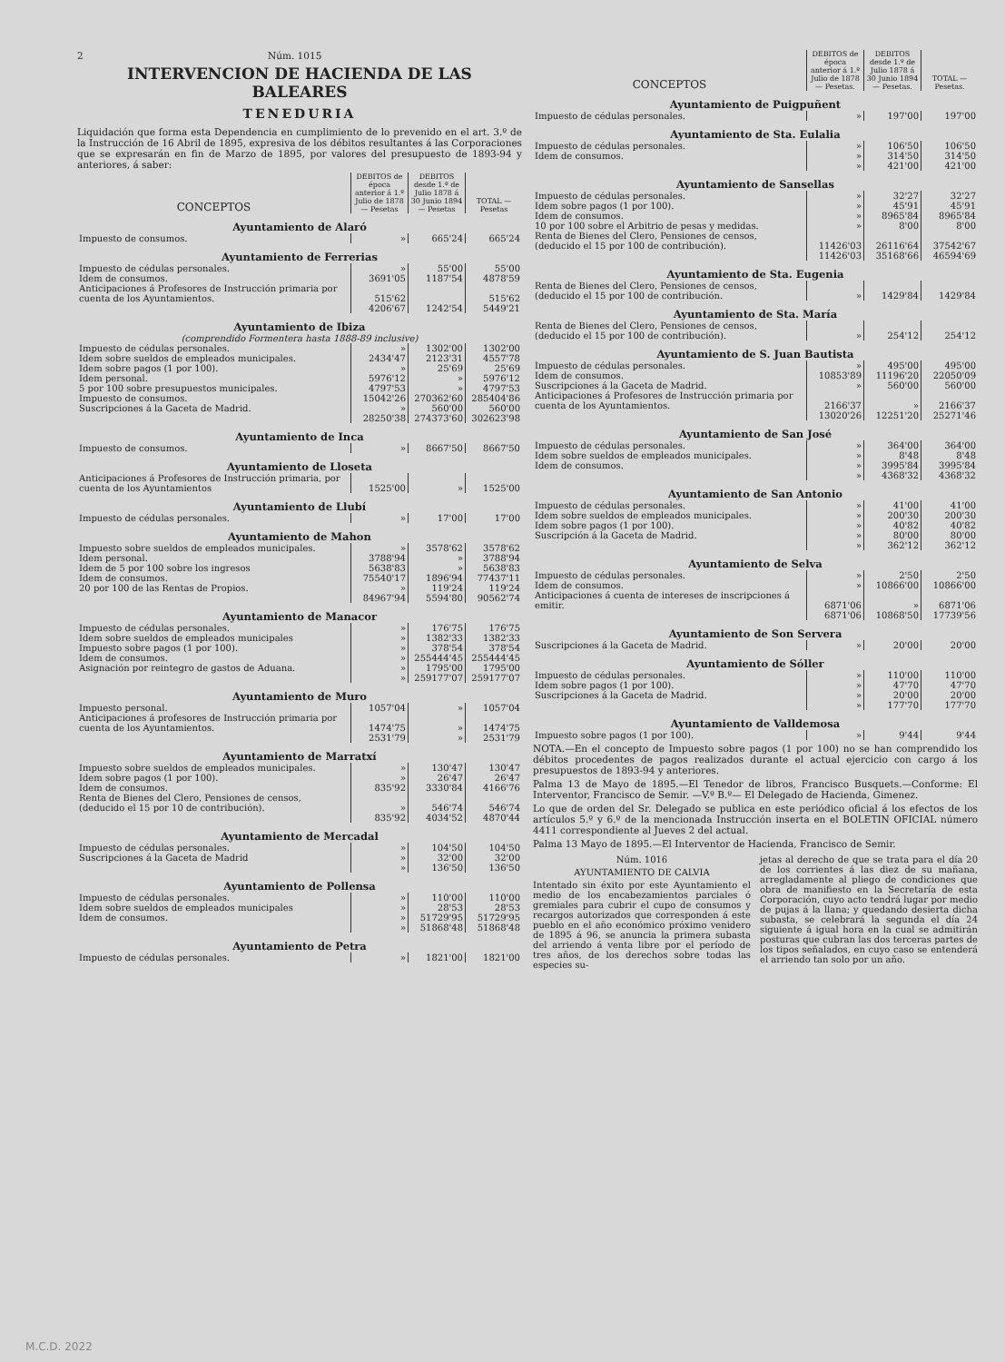2 Núm. 1015
INTERVENCION DE HACIENDA DE LAS BALEARES
TENEDURIA
Liquidación que forma esta Dependencia en cumplimiento de lo prevenido en el art. 3.º de la Instrucción de 16 Abril de 1895, expresiva de los débitos resultantes á las Corporaciones que se expresarán en fin de Marzo de 1895, por valores del presupuesto de 1893-94 y anteriores, á saber:
| CONCEPTOS | DEBITOS de época anterior á 1.º Julio de 1878 — Pesetas | DEBITOS desde 1.º de Julio 1878 á 30 Junio 1894 — Pesetas | TOTAL — Pesetas |
| --- | --- | --- | --- |
| Ayuntamiento de Alaró | | | |
| Impuesto de consumos. | » | 665'24 | 665'24 |
| Ayuntamiento de Ferrerias | | | |
| Impuesto de cédulas personales. | » | 55'00 | 55'00 |
| Idem de consumos. | 3691'05 | 1187'54 | 4878'59 |
| Anticipaciones á Profesores de Instrucción primaria por cuenta de los Ayuntamientos. | 515'62 | | 515'62 |
| | 4206'67 | 1242'54 | 5449'21 |
| Ayuntamiento de Ibiza | | | |
| (comprendido Formentera hasta 1888-89 inclusive) | | | |
| Impuesto de cédulas personales. | » | 1302'00 | 1302'00 |
| Idem sobre sueldos de empleados municipales. | 2434'47 | 2123'31 | 4557'78 |
| Idem sobre pagos (1 por 100). | » | 25'69 | 25'69 |
| Idem personal. | 5976'12 | » | 5976'12 |
| 5 por 100 sobre presupuestos municipales. | 4797'53 | » | 4797'53 |
| Impuesto de consumos. | 15042'26 | 270362'60 | 285404'86 |
| Suscripciones á la Gaceta de Madrid. | » | 560'00 | 560'00 |
| | 28250'38 | 274373'60 | 302623'98 |
| Ayuntamiento de Inca | | | |
| Impuesto de consumos. | » | 8667'50 | 8667'50 |
| Ayuntamiento de Lloseta | | | |
| Anticipaciones á Profesores de Instrucción primaria, por cuenta de los Ayuntamientos | 1525'00 | » | 1525'00 |
| Ayuntamiento de Llubí | | | |
| Impuesto de cédulas personales. | » | 17'00 | 17'00 |
| Ayuntamiento de Mahon | | | |
| Impuesto sobre sueldos de empleados municipales. | » | 3578'62 | 3578'62 |
| Idem personal. | 3788'94 | » | 3788'94 |
| Idem de 5 por 100 sobre los ingresos | 5638'83 | » | 5638'83 |
| Idem de consumos. | 75540'17 | 1896'94 | 77437'11 |
| 20 por 100 de las Rentas de Propios. | » | 119'24 | 119'24 |
| | 84967'94 | 5594'80 | 90562'74 |
| Ayuntamiento de Manacor | | | |
| Impuesto de cédulas personales. | » | 176'75 | 176'75 |
| Idem sobre sueldos de empleados municipales | » | 1382'33 | 1382'33 |
| Impuesto sobre pagos (1 por 100). | » | 378'54 | 378'54 |
| Idem de consumos. | » | 255444'45 | 255444'45 |
| Asignación por reintegro de gastos de Aduana. | » | 1795'00 | 1795'00 |
| | » | 259177'07 | 259177'07 |
| Ayuntamiento de Muro | | | |
| Impuesto personal. | 1057'04 | » | 1057'04 |
| Anticipaciones á profesores de Instrucción primaria por cuenta de los Ayuntamientos. | 1474'75 | » | 1474'75 |
| | 2531'79 | » | 2531'79 |
| Ayuntamiento de Marratxí | | | |
| Impuesto sobre sueldos de empleados municipales. | » | 130'47 | 130'47 |
| Idem sobre pagos (1 por 100). | » | 26'47 | 26'47 |
| Idem de consumos. | 835'92 | 3330'84 | 4166'76 |
| Renta de Bienes del Clero, Pensiones de censos, (deducido el 15 por 10 de contribución). | » | 546'74 | 546'74 |
| | 835'92 | 4034'52 | 4870'44 |
| Ayuntamiento de Mercadal | | | |
| Impuesto de cédulas personales. | » | 104'50 | 104'50 |
| Suscripciones á la Gaceta de Madrid | » | 32'00 | 32'00 |
| | » | 136'50 | 136'50 |
| Ayuntamiento de Pollensa | | | |
| Impuesto de cédulas personales. | » | 110'00 | 110'00 |
| Idem sobre sueldos de empleados municipales | » | 28'53 | 28'53 |
| Idem de consumos. | » | 51729'95 | 51729'95 |
| | » | 51868'48 | 51868'48 |
| Ayuntamiento de Petra | | | |
| Impuesto de cédulas personales. | » | 1821'00 | 1821'00 |
| CONCEPTOS | DEBITOS de época anterior á 1.º Julio de 1878 — Pesetas. | DEBITOS desde 1.º de Julio 1878 á 30 Junio 1894 — Pesetas. | TOTAL — Pesetas. |
| --- | --- | --- | --- |
| Ayuntamiento de Puigpuñent | | | |
| Impuesto de cédulas personales. | » | 197'00 | 197'00 |
| Ayuntamiento de Sta. Eulalia | | | |
| Impuesto de cédulas personales. | » | 106'50 | 106'50 |
| Idem de consumos. | » | 314'50 | 314'50 |
| | » | 421'00 | 421'00 |
| Ayuntamiento de Sansellas | | | |
| Impuesto de cédulas personales. | » | 32'27 | 32'27 |
| Idem sobre pagos (1 por 100). | » | 45'91 | 45'91 |
| Idem de consumos. | » | 8965'84 | 8965'84 |
| 10 por 100 sobre el Arbitrio de pesas y medidas. | » | 8'00 | 8'00 |
| Renta de Bienes del Clero, Pensiones de censos, (deducido el 15 por 100 de contribución). | 11426'03 | 26116'64 | 37542'67 |
| | 11426'03 | 35168'66 | 46594'69 |
| Ayuntamiento de Sta. Eugenia | | | |
| Renta de Bienes del Clero, Pensiones de censos, (deducido el 15 por 100 de contribución. | » | 1429'84 | 1429'84 |
| Ayuntamiento de Sta. María | | | |
| Renta de Bienes del Clero, Pensiones de censos, (deducido el 15 por 100 de contribución). | » | 254'12 | 254'12 |
| Ayuntamiento de S. Juan Bautista | | | |
| Impuesto de cédulas personales. | » | 495'00 | 495'00 |
| Idem de consumos. | 10853'89 | 11196'20 | 22050'09 |
| Suscripciones á la Gaceta de Madrid. | » | 560'00 | 560'00 |
| Anticipaciones á Profesores de Instrucción primaria por cuenta de los Ayuntamientos. | 2166'37 | » | 2166'37 |
| | 13020'26 | 12251'20 | 25271'46 |
| Ayuntamiento de San José | | | |
| Impuesto de cédulas personales. | » | 364'00 | 364'00 |
| Idem sobre sueldos de empleados municipales. | » | 8'48 | 8'48 |
| Idem de consumos. | » | 3995'84 | 3995'84 |
| | » | 4368'32 | 4368'32 |
| Ayuntamiento de San Antonio | | | |
| Impuesto de cédulas personales. | » | 41'00 | 41'00 |
| Idem sobre sueldos de empleados municipales. | » | 200'30 | 200'30 |
| Idem sobre pagos (1 por 100). | » | 40'82 | 40'82 |
| Suscripción á la Gaceta de Madrid. | » | 80'00 | 80'00 |
| | » | 362'12 | 362'12 |
| Ayuntamiento de Selva | | | |
| Impuesto de cédulas personales. | » | 2'50 | 2'50 |
| Idem de consumos. | » | 10866'00 | 10866'00 |
| Anticipaciones á cuenta de intereses de inscripciones á emitir. | 6871'06 | » | 6871'06 |
| | 6871'06 | 10868'50 | 17739'56 |
| Ayuntamiento de Son Servera | | | |
| Suscripciones á la Gaceta de Madrid. | » | 20'00 | 20'00 |
| Ayuntamiento de Sóller | | | |
| Impuesto de cédulas personales. | » | 110'00 | 110'00 |
| Idem sobre pagos (1 por 100). | » | 47'70 | 47'70 |
| Suscripciones á la Gaceta de Madrid. | » | 20'00 | 20'00 |
| | » | 177'70 | 177'70 |
| Ayuntamiento de Valldemosa | | | |
| Impuesto sobre pagos (1 por 100). | » | 9'44 | 9'44 |
NOTA.—En el concepto de Impuesto sobre pagos (1 por 100) no se han comprendido los débitos procedentes de pagos realizados durante el actual ejercicio con cargo á los presupuestos de 1893-94 y anteriores.
Palma 13 de Mayo de 1895.—El Tenedor de libros, Francisco Busquets.—Conforme: El Interventor, Francisco de Semir. —V.º B.º— El Delegado de Hacienda, Gimenez.
Lo que de orden del Sr. Delegado se publica en este periódico oficial á los efectos de los artículos 5.º y 6.º de la mencionada Instrucción inserta en el BOLETIN OFICIAL número 4411 correspondiente al Jueves 2 del actual.
Palma 13 Mayo de 1895.—El Interventor de Hacienda, Francisco de Semir.
Núm. 1016
AYUNTAMIENTO DE CALVIA
Intentado sin éxito por este Ayuntamiento el medio de los encabezamientos parciales ó gremiales para cubrir el cupo de consumos y recargos autorizados que corresponden á este pueblo en el año económico próximo venidero de 1895 á 96, se anuncia la primera subasta del arriendo á venta libre por el período de tres años, de los derechos sobre todas las especies su-
jetas al derecho de que se trata para el día 20 de los corrientes á las diez de su mañana, arregladamente al pliego de condiciones que obra de manifiesto en la Secretaría de esta Corporación, cuyo acto tendrá lugar por medio de pujas á la llana; y quedando desierta dicha subasta, se celebrará la segunda el día 24 siguiente á igual hora en la cual se admitirán posturas que cubran las dos terceras partes de los tipos señalados, en cuyo caso se entenderá el arriendo tan solo por un año.
M.C.D. 2022